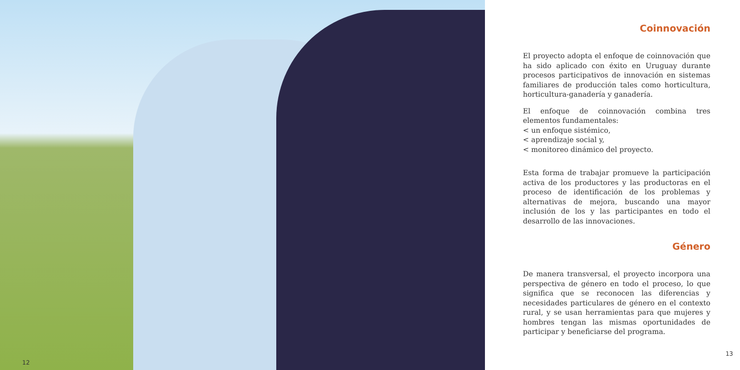12
Coinnovación
El proyecto adopta el enfoque de coinnovación que ha sido aplicado con éxito en Uruguay durante procesos participativos de innovación en sistemas familiares de producción tales como horticultura, horticultura-ganadería y ganadería.
El enfoque de coinnovación combina tres elementos fundamentales:
< un enfoque sistémico,
< aprendizaje social y,
< monitoreo dinámico del proyecto.
Esta forma de trabajar promueve la participación activa de los productores y las productoras en el proceso de identificación de los problemas y alternativas de mejora, buscando una mayor inclusión de los y las participantes en todo el desarrollo de las innovaciones.
Género
De manera transversal, el proyecto incorpora una perspectiva de género en todo el proceso, lo que significa que se reconocen las diferencias y necesidades particulares de género en el contexto rural, y se usan herramientas para que mujeres y hombres tengan las mismas oportunidades de participar y beneficiarse del programa.
13